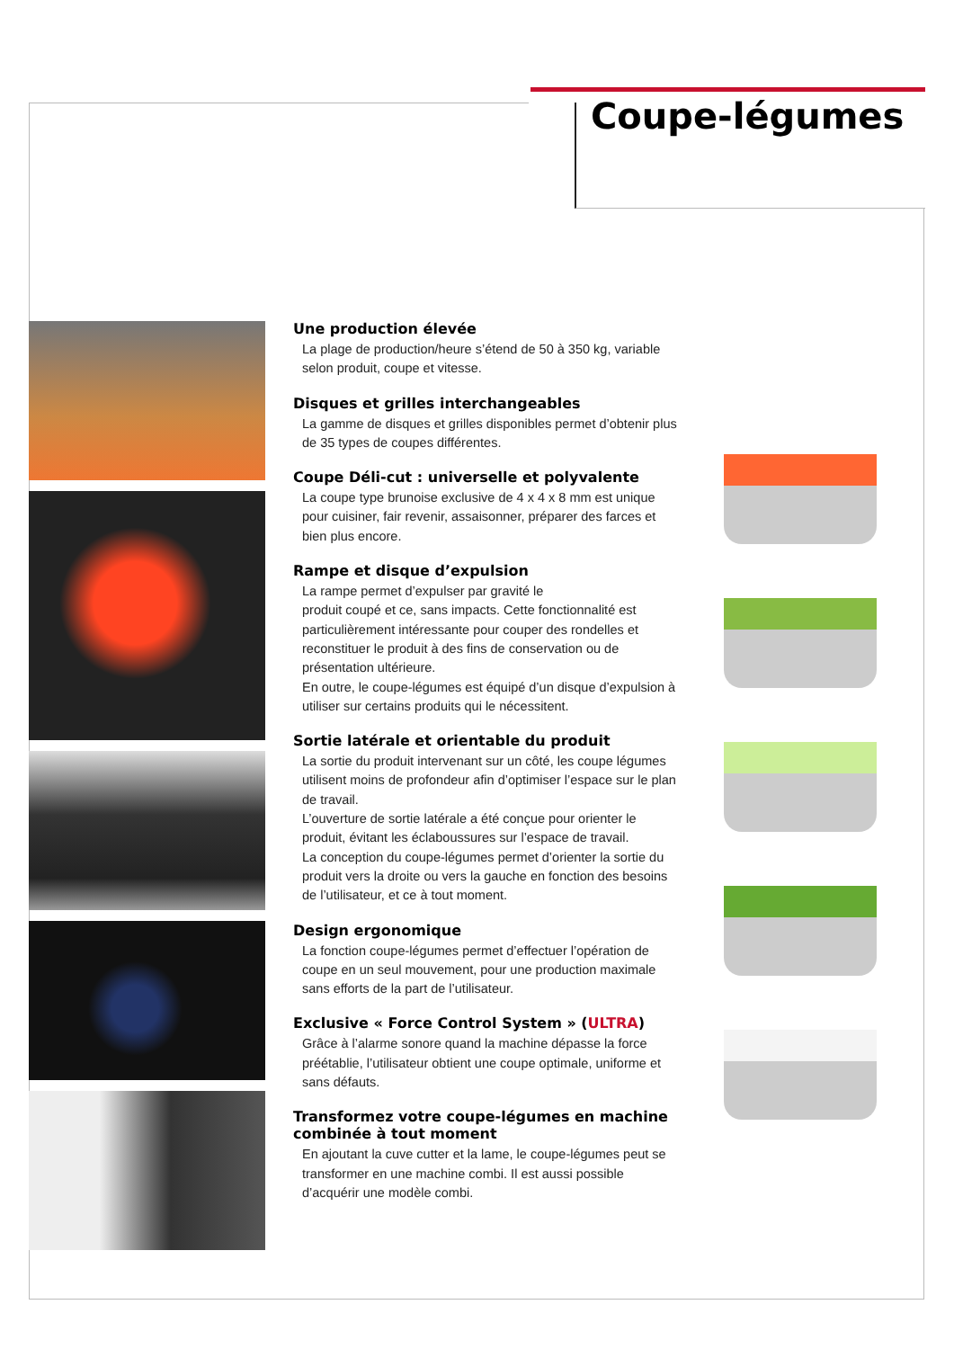Coupe-légumes
Une production élevée
La plage de production/heure s’étend de 50 à 350 kg, variable selon produit, coupe et vitesse.
Disques et grilles interchangeables
La gamme de disques et grilles disponibles permet d’obtenir plus de 35 types de coupes différentes.
Coupe Déli-cut : universelle et polyvalente
La coupe type brunoise exclusive de 4 x 4 x 8 mm est unique pour cuisiner, fair revenir, assaisonner, préparer des farces et bien plus encore.
Rampe et disque d’expulsion
La rampe permet d’expulser par gravité le
produit coupé et ce, sans impacts. Cette fonctionnalité est particulièrement intéressante pour couper des rondelles et reconstituer le produit à des fins de conservation ou de présentation ultérieure.
En outre, le coupe-légumes est équipé d’un disque d’expulsion à utiliser sur certains produits qui le nécessitent.
Sortie latérale et orientable du produit
La sortie du produit intervenant sur un côté, les coupe légumes utilisent moins de profondeur afin d’optimiser l’espace sur le plan de travail.
L’ouverture de sortie latérale a été conçue pour orienter le produit, évitant les éclaboussures sur l’espace de travail.
La conception du coupe-légumes permet d’orienter la sortie du produit vers la droite ou vers la gauche en fonction des besoins de l’utilisateur, et ce à tout moment.
Design ergonomique
La fonction coupe-légumes permet d’effectuer l’opération de coupe en un seul mouvement, pour une production maximale sans efforts de la part de l’utilisateur.
Exclusive « Force Control System » (ULTRA)
Grâce à l’alarme sonore quand la machine dépasse la force préétablie, l’utilisateur obtient une coupe optimale, uniforme et sans défauts.
Transformez votre coupe-légumes en machine combinée à tout moment
En ajoutant la cuve cutter et la lame, le coupe-légumes peut se transformer en une machine combi. Il est aussi possible d’acquérir une modèle combi.